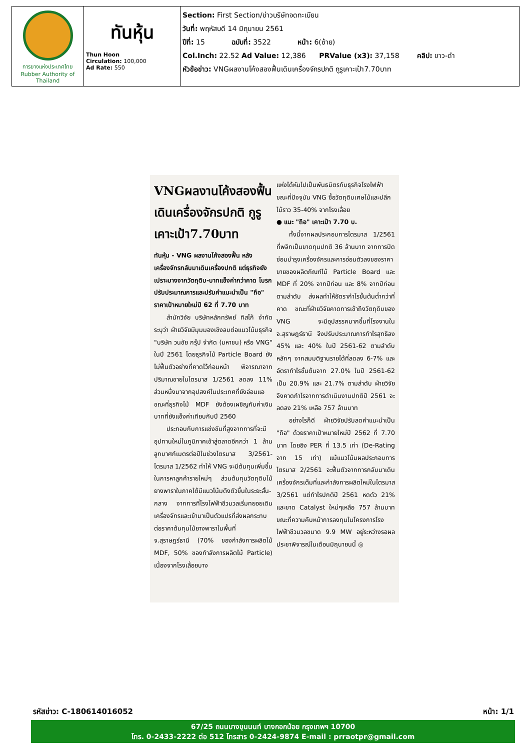| การยางแห่งประเทศไทย Rubber Authority of Thailand | ทันหุ้น Thun Hoon Circulation: 100,000 Ad Rate: 550 | Section: First Section/ข่าวบริษัทจดทะเบียน วันที่: พฤหัสบดี 14 มิถุนายน 2561 ปีที่: 15 ฉบับที่: 3522 หน้า: 6(ซ้าย) Col.Inch: 22.52 Ad Value: 12,386 PRValue (x3): 37,158 คลิป: ขาว-ดำ หัวข้อข่าว: VNGผลงานโค้งสองฟื้นเดินเครื่องจักรปกติ กูรูเคาะเป้า7.70บาท |
VNGผลงานโค้งสองฟื้น เดินเครื่องจักรปกติ กูรูเคาะเป้า7.70บาท
ทันหุ้น - VNG ผลงานโค้งสองฟื้น หลังเครื่องจักรกลับมาเดินเครื่องปกติ แต่ธุรกิจยังเปราะบางจากวัตถุดิบ-บาทแข็งค่ากว่าคาด โบรกปรับประมาณการและปรับคำแนะนำเป็น "ถือ" ราคาเป้าหมายใหม่ปี 62 ที่ 7.70 บาท
สำนักวิจัย บริษัทหลักทรัพย์ ทิสโก้ จำกัด ระบุว่า ฝ่ายวิจัยมีมุมมองเชิงลบต่อแนวโน้มธุรกิจ "บริษัท วนชัย กรุ๊ป จำกัด (มหาชน) หรือ VNG" ในปี 2561 โดยธุรกิจไม้ Particle Board ยังไม่ฟื้นตัวอย่างที่คาดไว้ก่อนหน้า พิจารณาจากปริมาณขายในไตรมาส 1/2561 ลดลง 11% ส่วนหนึ่งมาจากอุปสงค์ในประเทศที่ยังอ่อนแอ ขณะที่ธุรกิจไม้ MDF ยังต้องเผชิญกับค่าเงินบาทที่ยังแข็งค่าเทียบกับปี 2560
ประกอบกับการแข่งขันที่สูงจากการที่จะมีอุปทานใหม่ในภูมิภาคเข้าสู่ตลาดอีกกว่า 1 ล้านลูกบาศก์เมตรต่อปีในช่วงไตรมาส 3/2561-ไตรมาส 1/2562 ทำให้ VNG จะมีต้นทุนเพิ่มขึ้นในการหาลูกค้ารายใหม่ๆ ส่วนต้นทุนวัตถุดิบไม้ยางพาราในภาคใต้มีแนวโน้มตึงตัวขึ้นในระยะสั้น-กลาง จากการที่โรงไฟฟ้าชีวมวลเริ่มทยอยเดินเครื่องจักรและเข้ามาเป็นตัวแปรที่ส่งผลกระทบต่อราคาต้นทุนไม้ยางพาราในพื้นที่ จ.สุราษฎร์ธานี (70% ของกำลังการผลิตไม้ MDF, 50% ของกำลังการผลิตไม้ Particle) เนื่องจากโรงเลื่อยบาง
แห่งได้หันไปเป็นพันธมิตรกับธุรกิจโรงไฟฟ้า ขณะที่ปัจจุบัน VNG ซื้อวัตถุดิบเศษไม้และปลีกไม้ราว 35-40% จากโรงเลื่อย
● แนะ "ถือ" เคาะเป้า 7.70 บ.
ทั้งนี้จากผลประกอบการไตรมาส 1/2561 ที่พลิกเป็นขาดทุนปกติ 36 ล้านบาท จากการปิดซ่อมบำรุงเครื่องจักรและการอ่อนตัวลงของราคาขายของผลิตภัณฑ์ไม้ Particle Board และ MDF ที่ 20% จากปีก่อน และ 8% จากปีก่อนตามลำดับ ส่งผลทำให้อัตรากำไรขั้นต้นต่ำกว่าที่คาด ขณะที่ฝ่ายวิจัยคาดการเข้าถึงวัตถุดิบของ VNG จะมีอุปสรรคมากขึ้นที่โรงงานใน จ.สุราษฎร์ธานี จึงปรับประมาณการกำไรสุทธิลง 45% และ 40% ในปี 2561-62 ตามลำดับ หลักๆ จากสมมติฐานรายได้ที่ลดลง 6-7% และอัตรากำไรขั้นต้นจาก 27.0% ในปี 2561-62 เป็น 20.9% และ 21.7% ตามลำดับ ฝ่ายวิจัยจึงคาดกำไรจากการดำเนินงานปกติปี 2561 จะลดลง 21% เหลือ 757 ล้านบาท
อย่างไรก็ดี ฝ่ายวิจัยปรับลดคำแนะนำเป็น "ถือ" ด้วยราคาเป้าหมายใหม่ปี 2562 ที่ 7.70 บาท โดยอิง PER ที่ 13.5 เท่า (De-Rating จาก 15 เท่า) แม้แนวโน้มผลประกอบการไตรมาส 2/2561 จะฟื้นตัวจากการกลับมาเดินเครื่องจักรเต็มที่และกำลังการผลิตใหม่ในไตรมาส 3/2561 แต่กำไรปกติปี 2561 หดตัว 21% และขาด Catalyst ใหม่ๆเหลือ 757 ล้านบาท ขณะที่ความคืบหน้าการลงทุนในโครงการโรงไฟฟ้าชีวมวลขนาด 9.9 MW อยู่ระหว่างรอผลประชาพิจารณ์ในเดือนมิถุนายนนี้ ◎
รหัสข่าว: C-180614016052 หน้า: 1/1
67/25 ถนนบางขุนนนท์ บางกอกน้อย กรุงเทพฯ 10700
โทร. 0-2433-2222 ต่อ 512 โทรสาร 0-2424-9874 E-mail : prraotpr@gmail.com